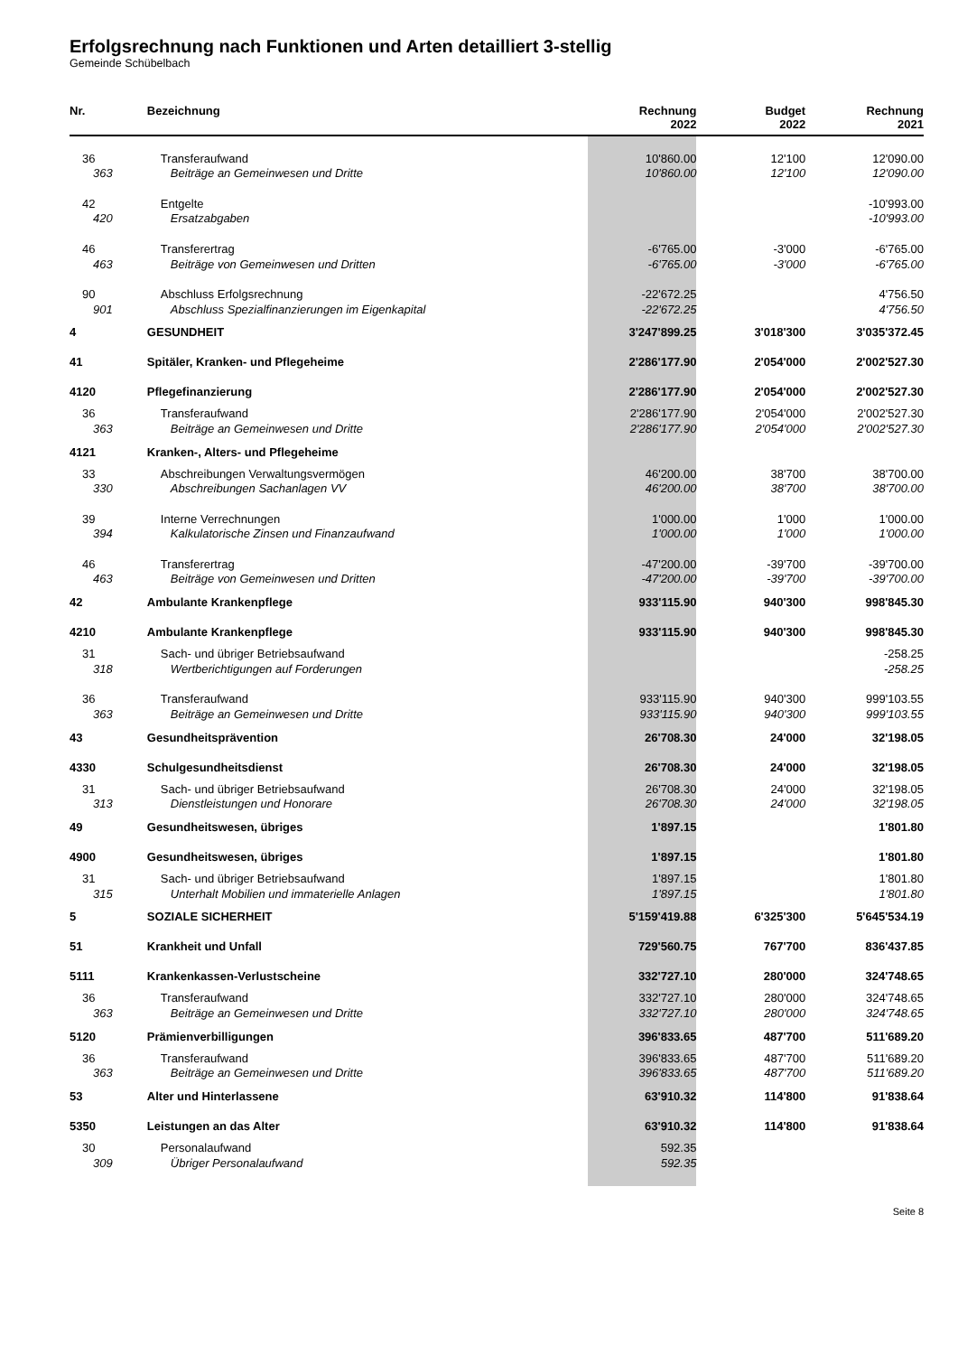Erfolgsrechnung nach Funktionen und Arten detailliert 3-stellig
Gemeinde Schübelbach
| Nr. | Bezeichnung | Rechnung 2022 | Budget 2022 | Rechnung 2021 |
| --- | --- | --- | --- | --- |
| 36 | Transferaufwand | 10'860.00 | 12'100 | 12'090.00 |
| 363 | Beiträge an Gemeinwesen und Dritte | 10'860.00 | 12'100 | 12'090.00 |
| 42 | Entgelte | | | -10'993.00 |
| 420 | Ersatzabgaben | | | -10'993.00 |
| 46 | Transferertrag | -6'765.00 | -3'000 | -6'765.00 |
| 463 | Beiträge von Gemeinwesen und Dritten | -6'765.00 | -3'000 | -6'765.00 |
| 90 | Abschluss Erfolgsrechnung | -22'672.25 | | 4'756.50 |
| 901 | Abschluss Spezialfinanzierungen im Eigenkapital | -22'672.25 | | 4'756.50 |
| 4 | GESUNDHEIT | 3'247'899.25 | 3'018'300 | 3'035'372.45 |
| 41 | Spitäler, Kranken- und Pflegeheime | 2'286'177.90 | 2'054'000 | 2'002'527.30 |
| 4120 | Pflegefinanzierung | 2'286'177.90 | 2'054'000 | 2'002'527.30 |
| 36 | Transferaufwand | 2'286'177.90 | 2'054'000 | 2'002'527.30 |
| 363 | Beiträge an Gemeinwesen und Dritte | 2'286'177.90 | 2'054'000 | 2'002'527.30 |
| 4121 | Kranken-, Alters- und Pflegeheime | | | |
| 33 | Abschreibungen Verwaltungsvermögen | 46'200.00 | 38'700 | 38'700.00 |
| 330 | Abschreibungen Sachanlagen VV | 46'200.00 | 38'700 | 38'700.00 |
| 39 | Interne Verrechnungen | 1'000.00 | 1'000 | 1'000.00 |
| 394 | Kalkulatorische Zinsen und Finanzaufwand | 1'000.00 | 1'000 | 1'000.00 |
| 46 | Transferertrag | -47'200.00 | -39'700 | -39'700.00 |
| 463 | Beiträge von Gemeinwesen und Dritten | -47'200.00 | -39'700 | -39'700.00 |
| 42 | Ambulante Krankenpflege | 933'115.90 | 940'300 | 998'845.30 |
| 4210 | Ambulante Krankenpflege | 933'115.90 | 940'300 | 998'845.30 |
| 31 | Sach- und übriger Betriebsaufwand | | | -258.25 |
| 318 | Wertberichtigungen auf Forderungen | | | -258.25 |
| 36 | Transferaufwand | 933'115.90 | 940'300 | 999'103.55 |
| 363 | Beiträge an Gemeinwesen und Dritte | 933'115.90 | 940'300 | 999'103.55 |
| 43 | Gesundheitsprävention | 26'708.30 | 24'000 | 32'198.05 |
| 4330 | Schulgesundheitsdienst | 26'708.30 | 24'000 | 32'198.05 |
| 31 | Sach- und übriger Betriebsaufwand | 26'708.30 | 24'000 | 32'198.05 |
| 313 | Dienstleistungen und Honorare | 26'708.30 | 24'000 | 32'198.05 |
| 49 | Gesundheitswesen, übriges | 1'897.15 | | 1'801.80 |
| 4900 | Gesundheitswesen, übriges | 1'897.15 | | 1'801.80 |
| 31 | Sach- und übriger Betriebsaufwand | 1'897.15 | | 1'801.80 |
| 315 | Unterhalt Mobilien und immaterielle Anlagen | 1'897.15 | | 1'801.80 |
| 5 | SOZIALE SICHERHEIT | 5'159'419.88 | 6'325'300 | 5'645'534.19 |
| 51 | Krankheit und Unfall | 729'560.75 | 767'700 | 836'437.85 |
| 5111 | Krankenkassen-Verlustscheine | 332'727.10 | 280'000 | 324'748.65 |
| 36 | Transferaufwand | 332'727.10 | 280'000 | 324'748.65 |
| 363 | Beiträge an Gemeinwesen und Dritte | 332'727.10 | 280'000 | 324'748.65 |
| 5120 | Prämienverbilligungen | 396'833.65 | 487'700 | 511'689.20 |
| 36 | Transferaufwand | 396'833.65 | 487'700 | 511'689.20 |
| 363 | Beiträge an Gemeinwesen und Dritte | 396'833.65 | 487'700 | 511'689.20 |
| 53 | Alter und Hinterlassene | 63'910.32 | 114'800 | 91'838.64 |
| 5350 | Leistungen an das Alter | 63'910.32 | 114'800 | 91'838.64 |
| 30 | Personalaufwand | 592.35 | | |
| 309 | Übriger Personalaufwand | 592.35 | | |
Seite 8